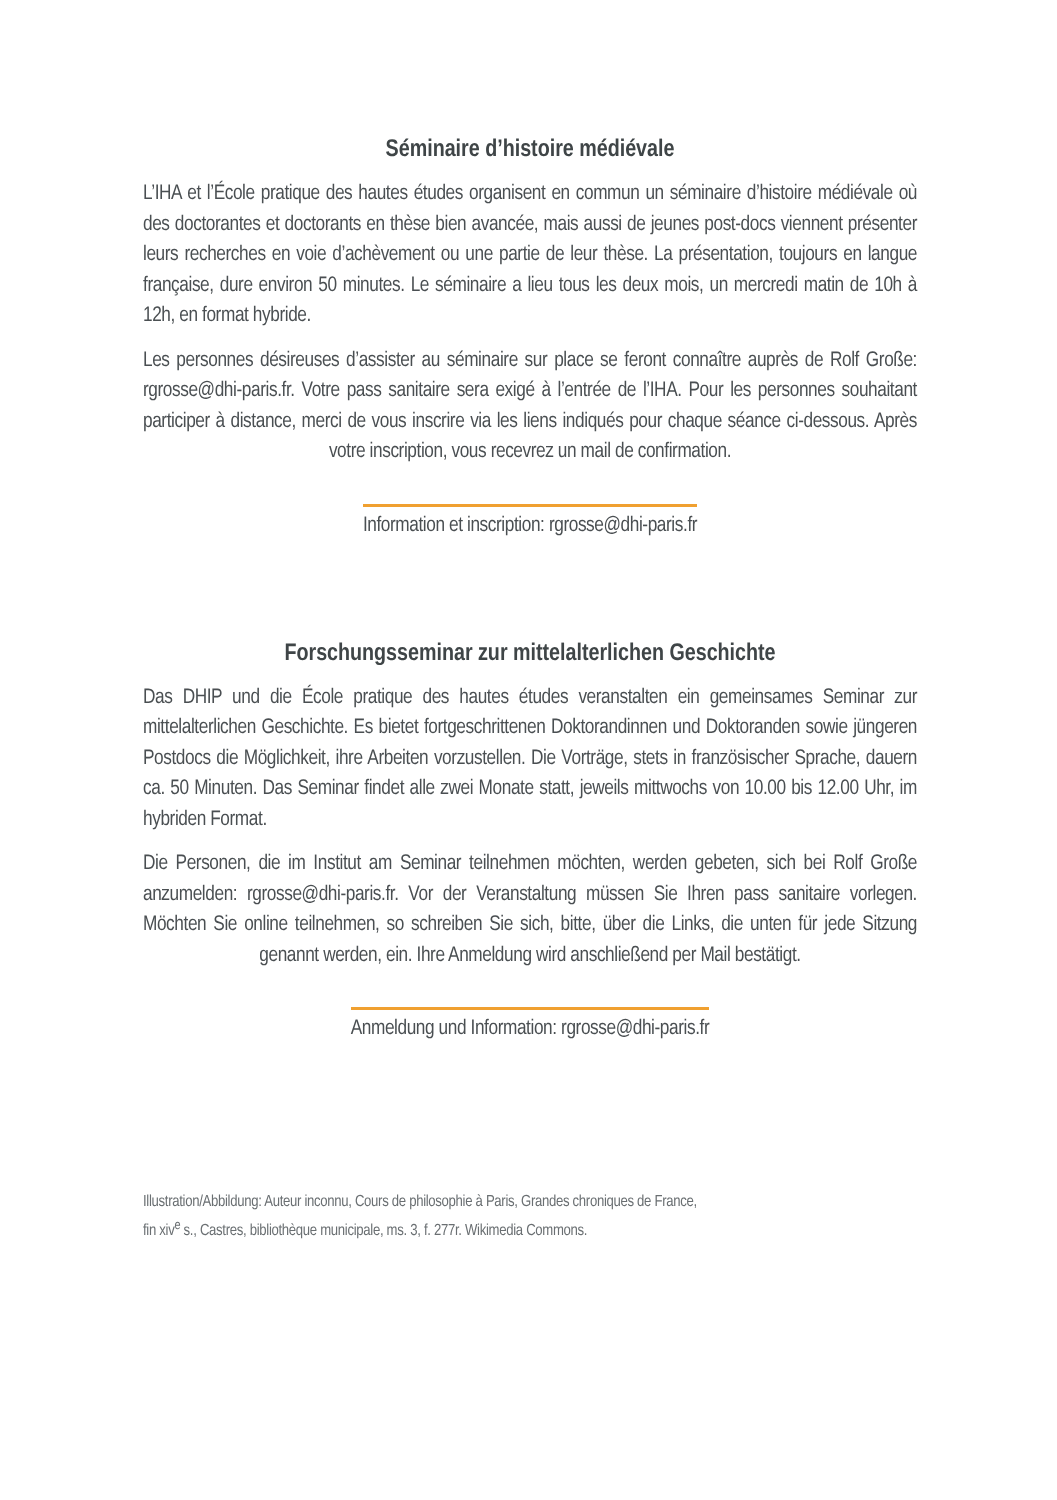Séminaire d’histoire médiévale
L’IHA et l’École pratique des hautes études organisent en commun un séminaire d’histoire médiévale où des doctorantes et doctorants en thèse bien avancée, mais aussi de jeunes post-docs viennent présenter leurs recherches en voie d’achèvement ou une partie de leur thèse. La présentation, toujours en langue française, dure environ 50 minutes. Le séminaire a lieu tous les deux mois, un mercredi matin de 10h à 12h, en format hybride.
Les personnes désireuses d’assister au séminaire sur place se feront connaître auprès de Rolf Große: rgrosse@dhi-paris.fr. Votre pass sanitaire sera exigé à l’entrée de l’IHA. Pour les personnes souhaitant participer à distance, merci de vous inscrire via les liens indiqués pour chaque séance ci-dessous. Après votre inscription, vous recevrez un mail de confirmation.
Information et inscription: rgrosse@dhi-paris.fr
Forschungsseminar zur mittelalterlichen Geschichte
Das DHIP und die École pratique des hautes études veranstalten ein gemeinsames Seminar zur mittelalterlichen Geschichte. Es bietet fortgeschrittenen Doktorandinnen und Doktoranden sowie jüngeren Postdocs die Möglichkeit, ihre Arbeiten vorzustellen. Die Vorträge, stets in französischer Sprache, dauern ca. 50 Minuten. Das Seminar findet alle zwei Monate statt, jeweils mittwochs von 10.00 bis 12.00 Uhr, im hybriden Format.
Die Personen, die im Institut am Seminar teilnehmen möchten, werden gebeten, sich bei Rolf Große anzumelden: rgrosse@dhi-paris.fr. Vor der Veranstaltung müssen Sie Ihren pass sanitaire vorlegen. Möchten Sie online teilnehmen, so schreiben Sie sich, bitte, über die Links, die unten für jede Sitzung genannt werden, ein. Ihre Anmeldung wird anschließend per Mail bestätigt.
Anmeldung und Information: rgrosse@dhi-paris.fr
Illustration/Abbildung: Auteur inconnu, Cours de philosophie à Paris, Grandes chroniques de France,
fin xiv<sup>e</sup> s., Castres, bibliothèque municipale, ms. 3, f. 277r. Wikimedia Commons.